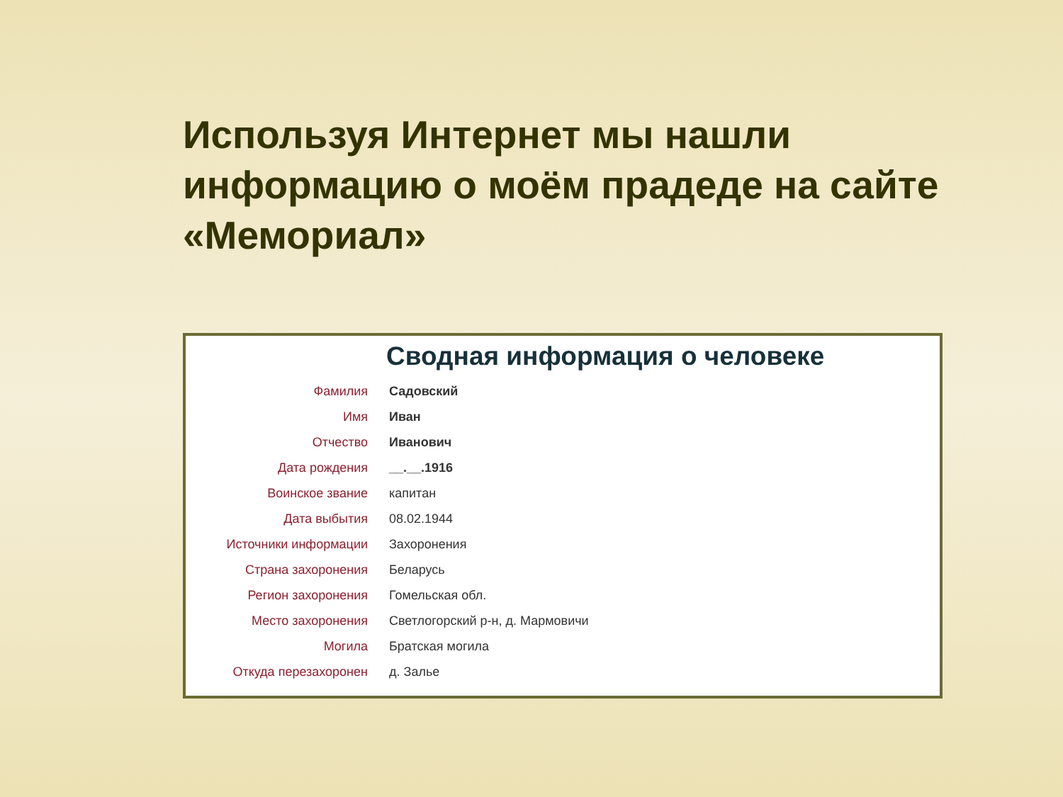Используя Интернет мы нашли информацию о моём прадеде на сайте «Мемориал»
Сводная информация о человеке
| Фамилия | Садовский |
| Имя | Иван |
| Отчество | Иванович |
| Дата рождения | __.__.1916 |
| Воинское звание | капитан |
| Дата выбытия | 08.02.1944 |
| Источники информации | Захоронения |
| Страна захоронения | Беларусь |
| Регион захоронения | Гомельская обл. |
| Место захоронения | Светлогорский р-н, д. Мармовичи |
| Могила | Братская могила |
| Откуда перезахоронен | д. Залье |